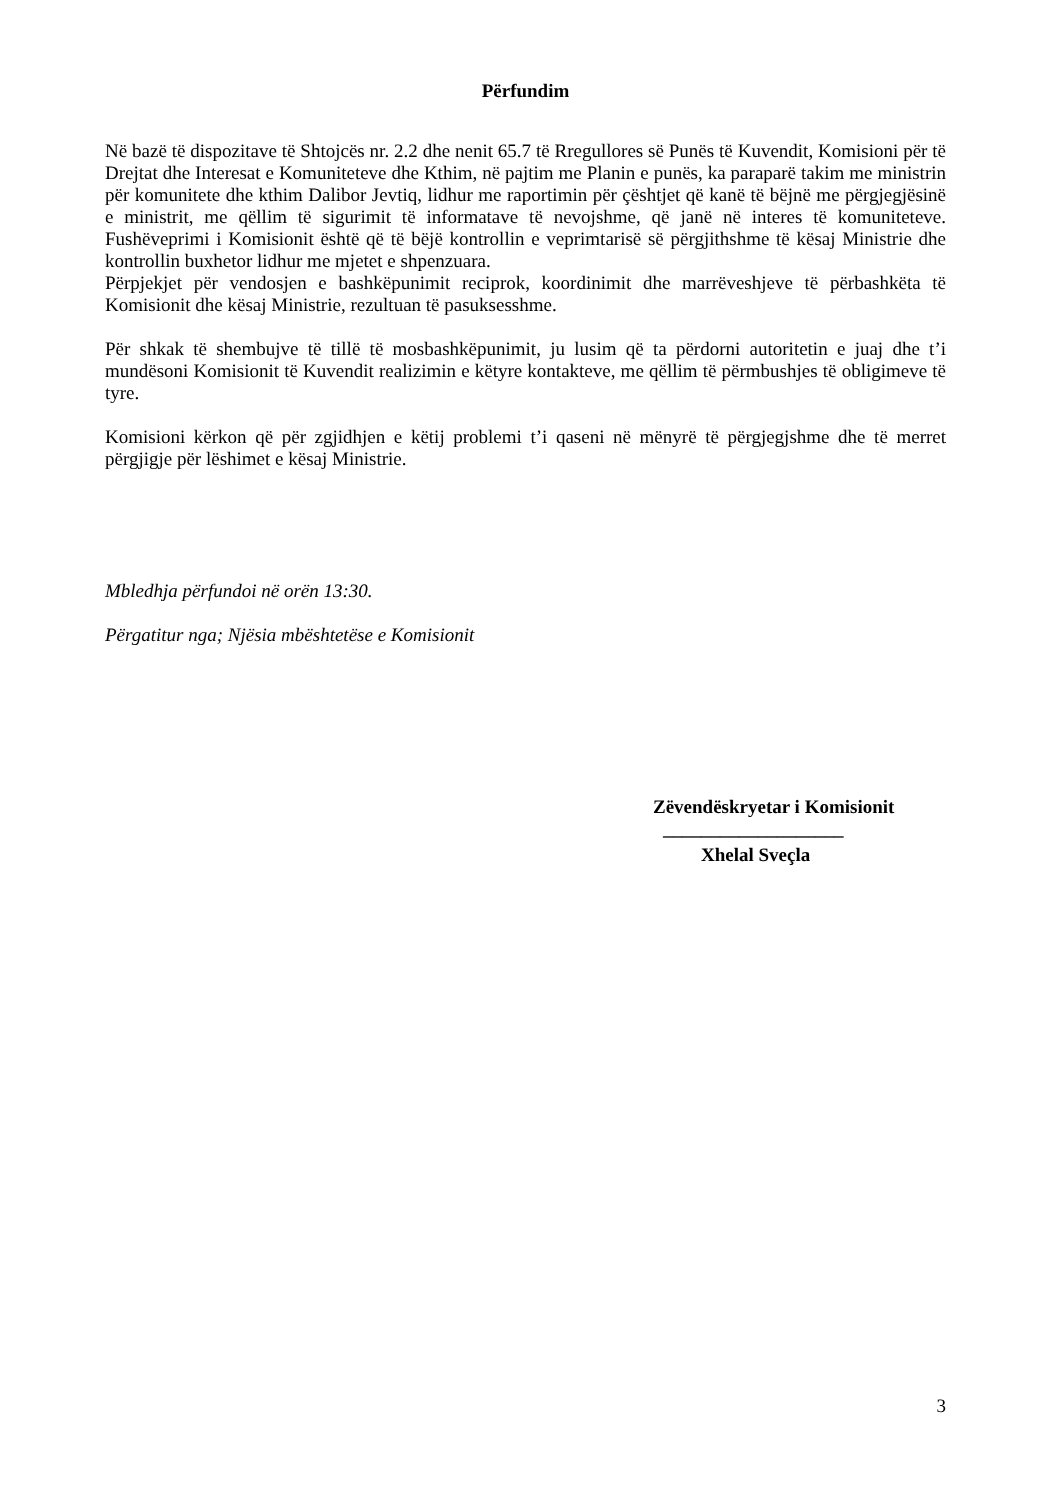Përfundim
Në bazë të dispozitave të Shtojcës nr. 2.2 dhe nenit 65.7 të Rregullores së Punës të Kuvendit, Komisioni për të Drejtat dhe Interesat e Komuniteteve dhe Kthim, në pajtim me Planin e punës, ka paraparë takim me ministrin për komunitete dhe kthim Dalibor Jevtiq, lidhur me raportimin për çështjet që kanë të bëjnë me përgjegjësinë e ministrit, me qëllim të sigurimit të informatave të nevojshme, që janë në interes të komuniteteve. Fushëveprimi i Komisionit është që të bëjë kontrollin e veprimtarisë së përgjithshme të kësaj Ministrie dhe kontrollin buxhetor lidhur me mjetet e shpenzuara.
Përpjekjet për vendosjen e bashkëpunimit reciprok, koordinimit dhe marrëveshjeve të përbashkëta të Komisionit dhe kësaj Ministrie, rezultuan të pasuksesshme.
Për shkak të shembujve të tillë të mosbashkëpunimit, ju lusim që ta përdorni autoritetin e juaj dhe t’i mundësoni Komisionit të Kuvendit realizimin e këtyre kontakteve, me qëllim të përmbushjes të obligimeve të tyre.
Komisioni kërkon që për zgjidhjen e këtij problemi t’i qaseni në mënyrë të përgjegjshme dhe të merret përgjigje për lëshimet e kësaj Ministrie.
Mbledhja përfundoi në orën 13:30.
Përgatitur nga; Njësia mbështetëse e Komisionit
Zëvendëskryetar i Komisionit
___________________
Xhelal Sveçla
3